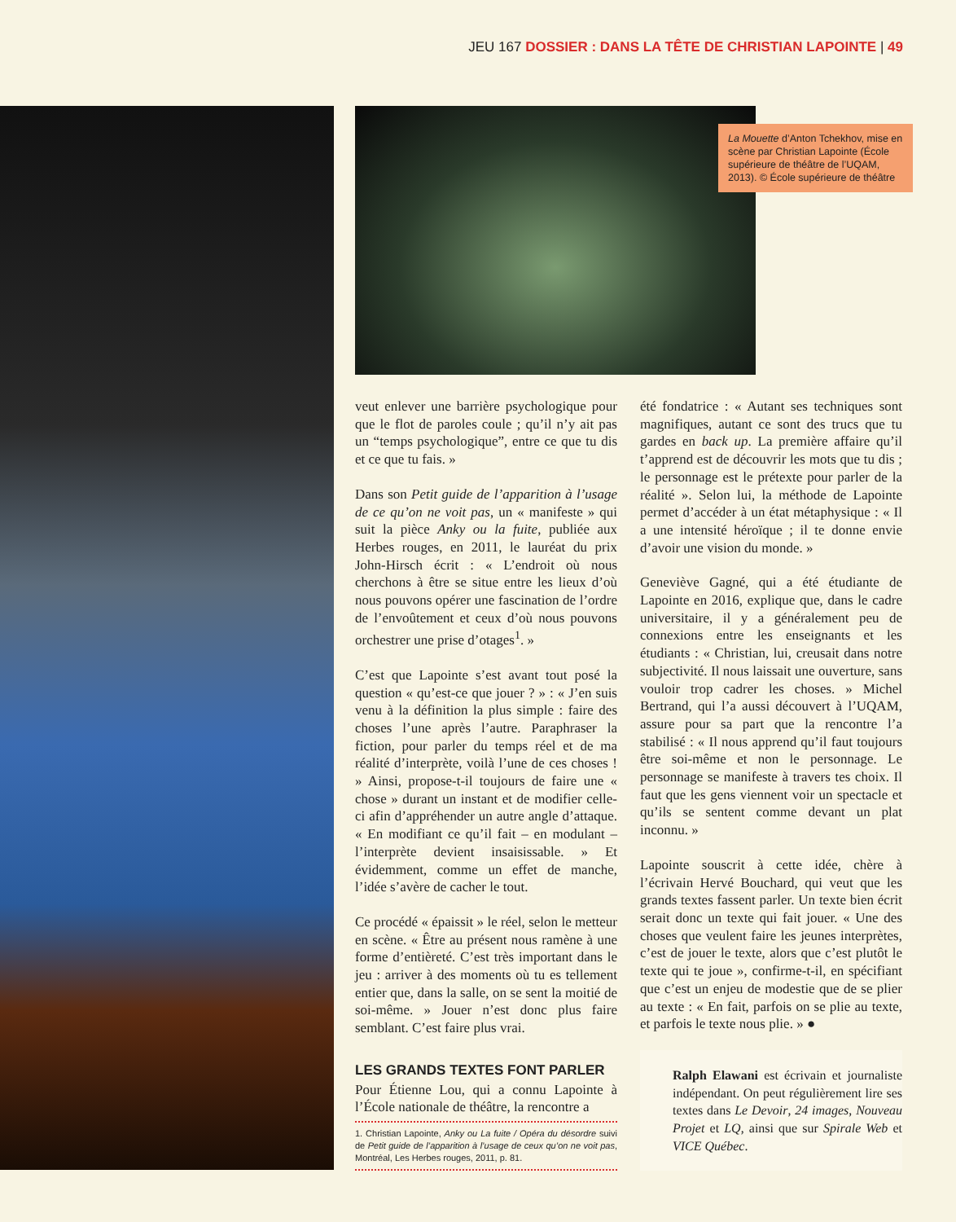JEU 167 DOSSIER : DANS LA TÊTE DE CHRISTIAN LAPOINTE | 49
La Mouette d’Anton Tchekhov, mise en scène par Christian Lapointe (École supérieure de théâtre de l’UQAM, 2013). © École supérieure de théâtre
veut enlever une barrière psychologique pour que le flot de paroles coule ; qu’il n’y ait pas un “temps psychologique”, entre ce que tu dis et ce que tu fais. »
Dans son Petit guide de l’apparition à l’usage de ce qu’on ne voit pas, un « manifeste » qui suit la pièce Anky ou la fuite, publiée aux Herbes rouges, en 2011, le lauréat du prix John-Hirsch écrit : « L’endroit où nous cherchons à être se situe entre les lieux d’où nous pouvons opérer une fascination de l’ordre de l’envoûtement et ceux d’où nous pouvons orchestrer une prise d’otages<sup>1</sup>. »
C’est que Lapointe s’est avant tout posé la question « qu’est-ce que jouer ? » : « J’en suis venu à la définition la plus simple : faire des choses l’une après l’autre. Paraphraser la fiction, pour parler du temps réel et de ma réalité d’interprète, voilà l’une de ces choses ! » Ainsi, propose-t-il toujours de faire une « chose » durant un instant et de modifier celle-ci afin d’appréhender un autre angle d’attaque. « En modifiant ce qu’il fait – en modulant – l’interprète devient insaisissable. » Et évidemment, comme un effet de manche, l’idée s’avère de cacher le tout.
Ce procédé « épaissit » le réel, selon le metteur en scène. « Être au présent nous ramène à une forme d’entièreté. C’est très important dans le jeu : arriver à des moments où tu es tellement entier que, dans la salle, on se sent la moitié de soi-même. » Jouer n’est donc plus faire semblant. C’est faire plus vrai.
LES GRANDS TEXTES FONT PARLER
Pour Étienne Lou, qui a connu Lapointe à l’École nationale de théâtre, la rencontre a
1. Christian Lapointe, Anky ou La fuite / Opéra du désordre suivi de Petit guide de l’apparition à l’usage de ceux qu’on ne voit pas, Montréal, Les Herbes rouges, 2011, p. 81.
été fondatrice : « Autant ses techniques sont magnifiques, autant ce sont des trucs que tu gardes en back up. La première affaire qu’il t’apprend est de découvrir les mots que tu dis ; le personnage est le prétexte pour parler de la réalité ». Selon lui, la méthode de Lapointe permet d’accéder à un état métaphysique : « Il a une intensité héroïque ; il te donne envie d’avoir une vision du monde. »
Geneviève Gagné, qui a été étudiante de Lapointe en 2016, explique que, dans le cadre universitaire, il y a généralement peu de connexions entre les enseignants et les étudiants : « Christian, lui, creusait dans notre subjectivité. Il nous laissait une ouverture, sans vouloir trop cadrer les choses. » Michel Bertrand, qui l’a aussi découvert à l’UQAM, assure pour sa part que la rencontre l’a stabilisé : « Il nous apprend qu’il faut toujours être soi-même et non le personnage. Le personnage se manifeste à travers tes choix. Il faut que les gens viennent voir un spectacle et qu’ils se sentent comme devant un plat inconnu. »
Lapointe souscrit à cette idée, chère à l’écrivain Hervé Bouchard, qui veut que les grands textes fassent parler. Un texte bien écrit serait donc un texte qui fait jouer. « Une des choses que veulent faire les jeunes interprètes, c’est de jouer le texte, alors que c’est plutôt le texte qui te joue », confirme-t-il, en spécifiant que c’est un enjeu de modestie que de se plier au texte : « En fait, parfois on se plie au texte, et parfois le texte nous plie. » ●
Ralph Elawani est écrivain et journaliste indépendant. On peut régulièrement lire ses textes dans Le Devoir, 24 images, Nouveau Projet et LQ, ainsi que sur Spirale Web et VICE Québec.